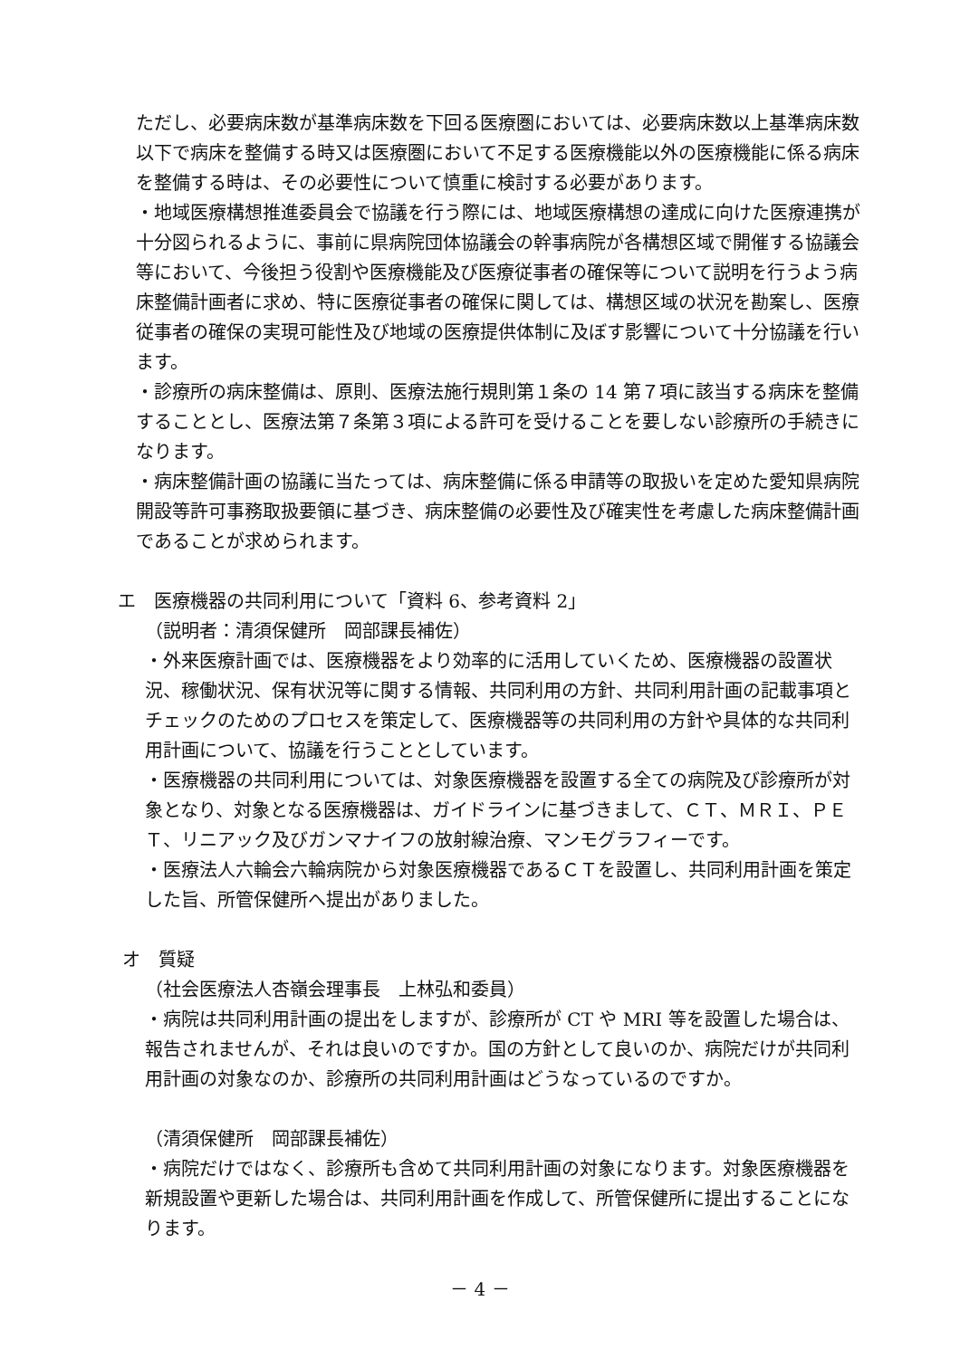ただし、必要病床数が基準病床数を下回る医療圏においては、必要病床数以上基準病床数以下で病床を整備する時又は医療圏において不足する医療機能以外の医療機能に係る病床を整備する時は、その必要性について慎重に検討する必要があります。
・地域医療構想推進委員会で協議を行う際には、地域医療構想の達成に向けた医療連携が十分図られるように、事前に県病院団体協議会の幹事病院が各構想区域で開催する協議会等において、今後担う役割や医療機能及び医療従事者の確保等について説明を行うよう病床整備計画者に求め、特に医療従事者の確保に関しては、構想区域の状況を勘案し、医療従事者の確保の実現可能性及び地域の医療提供体制に及ぼす影響について十分協議を行います。
・診療所の病床整備は、原則、医療法施行規則第１条の 14 第７項に該当する病床を整備することとし、医療法第７条第３項による許可を受けることを要しない診療所の手続きになります。
・病床整備計画の協議に当たっては、病床整備に係る申請等の取扱いを定めた愛知県病院開設等許可事務取扱要領に基づき、病床整備の必要性及び確実性を考慮した病床整備計画であることが求められます。
エ　医療機器の共同利用について「資料 6、参考資料 2」
（説明者：清須保健所　岡部課長補佐）
・外来医療計画では、医療機器をより効率的に活用していくため、医療機器の設置状況、稼働状況、保有状況等に関する情報、共同利用の方針、共同利用計画の記載事項とチェックのためのプロセスを策定して、医療機器等の共同利用の方針や具体的な共同利用計画について、協議を行うこととしています。
・医療機器の共同利用については、対象医療機器を設置する全ての病院及び診療所が対象となり、対象となる医療機器は、ガイドラインに基づきまして、ＣＴ、ＭＲＩ、ＰＥＴ、リニアック及びガンマナイフの放射線治療、マンモグラフィーです。
・医療法人六輪会六輪病院から対象医療機器であるＣＴを設置し、共同利用計画を策定した旨、所管保健所へ提出がありました。
オ　質疑
（社会医療法人杏嶺会理事長　上林弘和委員）
・病院は共同利用計画の提出をしますが、診療所が CT や MRI 等を設置した場合は、報告されませんが、それは良いのですか。国の方針として良いのか、病院だけが共同利用計画の対象なのか、診療所の共同利用計画はどうなっているのですか。
（清須保健所　岡部課長補佐）
・病院だけではなく、診療所も含めて共同利用計画の対象になります。対象医療機器を新規設置や更新した場合は、共同利用計画を作成して、所管保健所に提出することになります。
－ 4 －